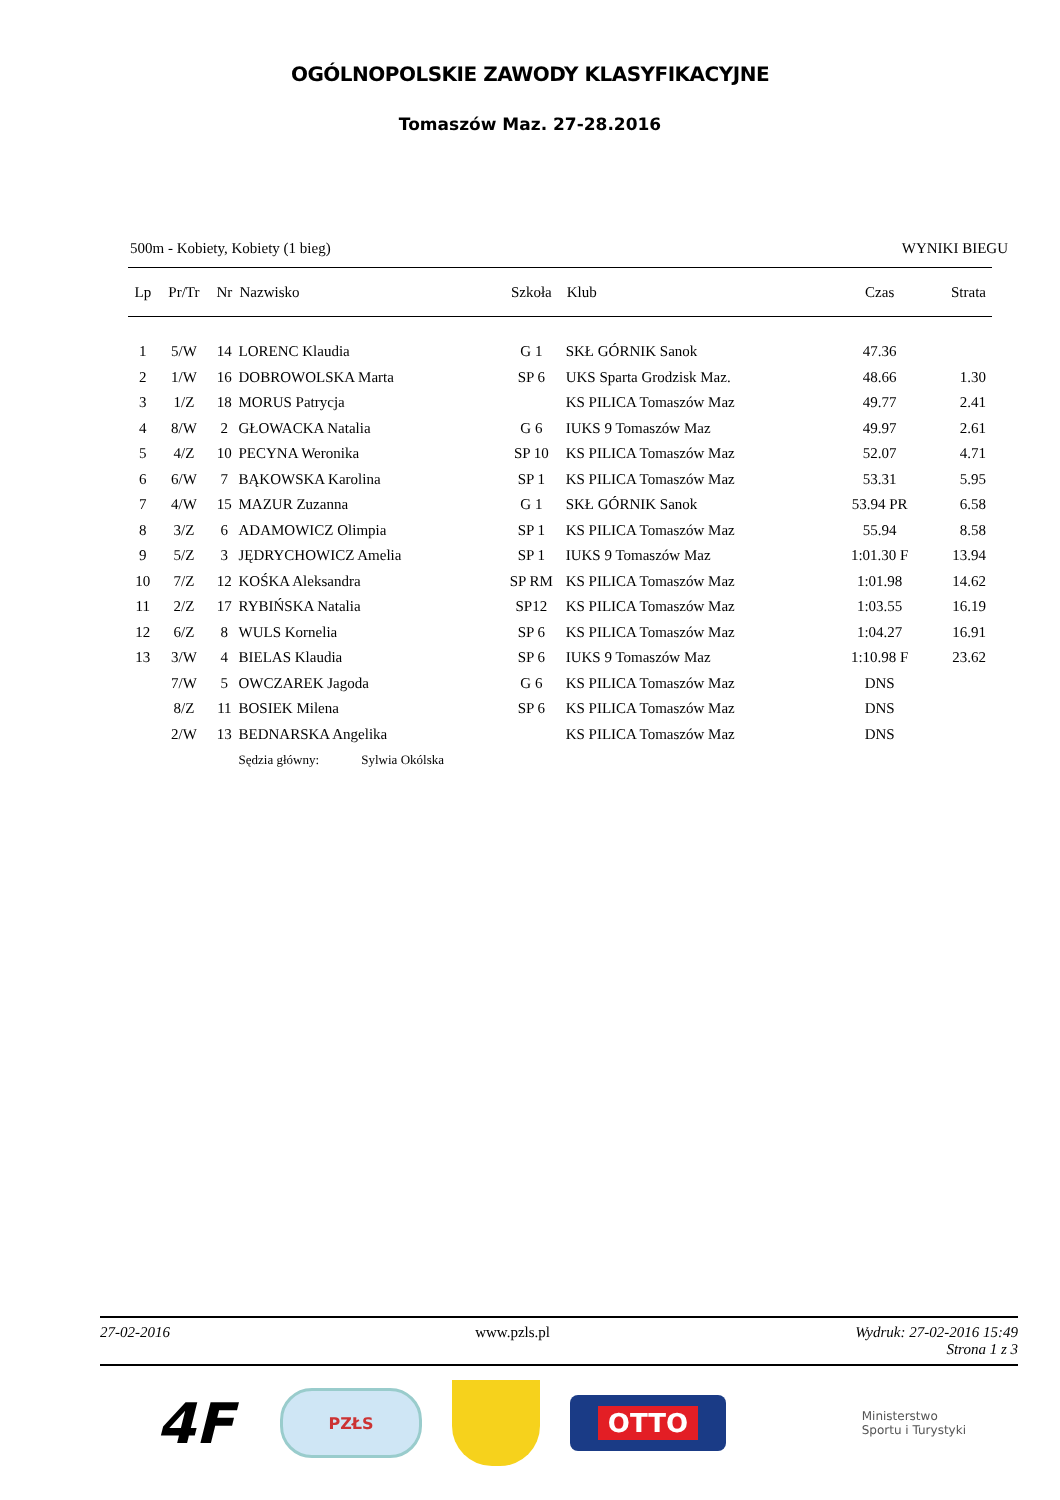OGÓLNOPOLSKIE ZAWODY KLASYFIKACYJNE
Tomaszów Maz. 27-28.2016
500m - Kobiety, Kobiety (1 bieg) WYNIKI BIEGU
| Lp | Pr/Tr | Nr | Nazwisko | Szkoła | Klub | Czas | Strata |
| --- | --- | --- | --- | --- | --- | --- | --- |
| 1 | 5/W | 14 | LORENC Klaudia | G 1 | SKŁ GÓRNIK Sanok | 47.36 | |
| 2 | 1/W | 16 | DOBROWOLSKA Marta | SP 6 | UKS Sparta Grodzisk Maz. | 48.66 | 1.30 |
| 3 | 1/Z | 18 | MORUS Patrycja | | KS PILICA Tomaszów Maz | 49.77 | 2.41 |
| 4 | 8/W | 2 | GŁOWACKA Natalia | G 6 | IUKS 9 Tomaszów Maz | 49.97 | 2.61 |
| 5 | 4/Z | 10 | PECYNA Weronika | SP 10 | KS PILICA Tomaszów Maz | 52.07 | 4.71 |
| 6 | 6/W | 7 | BĄKOWSKA Karolina | SP 1 | KS PILICA Tomaszów Maz | 53.31 | 5.95 |
| 7 | 4/W | 15 | MAZUR Zuzanna | G 1 | SKŁ GÓRNIK Sanok | 53.94 PR | 6.58 |
| 8 | 3/Z | 6 | ADAMOWICZ Olimpia | SP 1 | KS PILICA Tomaszów Maz | 55.94 | 8.58 |
| 9 | 5/Z | 3 | JĘDRYCHOWICZ Amelia | SP 1 | IUKS 9 Tomaszów Maz | 1:01.30 F | 13.94 |
| 10 | 7/Z | 12 | KOŚKA Aleksandra | SP RM | KS PILICA Tomaszów Maz | 1:01.98 | 14.62 |
| 11 | 2/Z | 17 | RYBIŃSKA Natalia | SP12 | KS PILICA Tomaszów Maz | 1:03.55 | 16.19 |
| 12 | 6/Z | 8 | WULS Kornelia | SP 6 | KS PILICA Tomaszów Maz | 1:04.27 | 16.91 |
| 13 | 3/W | 4 | BIELAS Klaudia | SP 6 | IUKS 9 Tomaszów Maz | 1:10.98 F | 23.62 |
| | 7/W | 5 | OWCZAREK Jagoda | G 6 | KS PILICA Tomaszów Maz | DNS | |
| | 8/Z | 11 | BOSIEK Milena | SP 6 | KS PILICA Tomaszów Maz | DNS | |
| | 2/W | 13 | BEDNARSKA Angelika | | KS PILICA Tomaszów Maz | DNS | |
| | | | Sędzia główny: Sylwia Okólska | | | | |
27-02-2016 www.pzls.pl Wydruk: 27-02-2016 15:49
Strona 1 z 3
4F
PZŁS
OTTO
Ministerstwo
Sportu i Turystyki